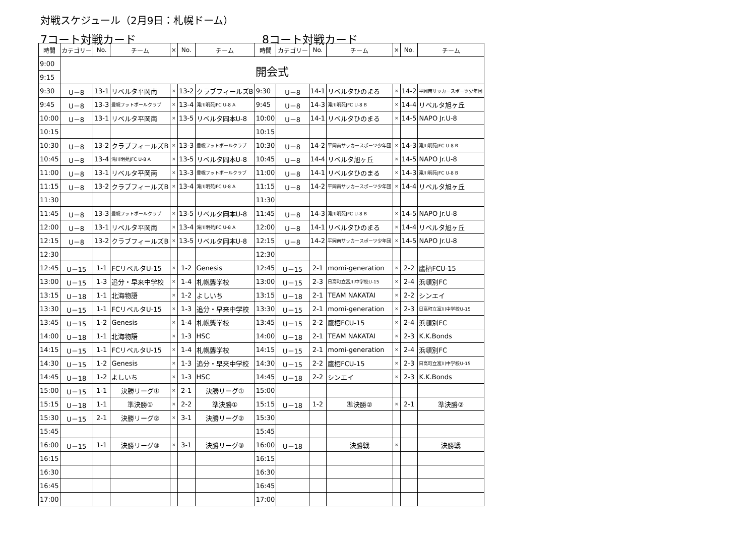対戦スケジュール（2月9日：札幌ドーム）
7コート対戦カード 8コート対戦カード
| 時間 | カテゴリー | No. | チーム | × | No. | チーム | 時間 | カテゴリー | No. | チーム | × | No. | チーム |
| --- | --- | --- | --- | --- | --- | --- | --- | --- | --- | --- | --- | --- | --- |
| 9:00 | 開会式 | | | | | | | | | | | | |
| 9:15 | | | | | | | | | | | | | |
| 9:30 | U－8 | 13-1 | リベルタ平岡南 | × | 13-2 | クラブフィールズB | 9:30 | U－8 | 14-1 | リベルタひのまる | × | 14-2 | 平岡南サッカースポーツ少年団 |
| 9:45 | U－8 | 13-3 | 豊幌フットボールクラブ | × | 13-4 | 滝川明苑JFC U-8 A | 9:45 | U－8 | 14-3 | 滝川明苑JFC U-8 B | × | 14-4 | リベルタ旭ヶ丘 |
| 10:00 | U－8 | 13-1 | リベルタ平岡南 | × | 13-5 | リベルタ岡本U-8 | 10:00 | U－8 | 14-1 | リベルタひのまる | × | 14-5 | NAPO Jr.U-8 |
| 10:15 | | | | | | | 10:15 | | | | | | |
| 10:30 | U－8 | 13-2 | クラブフィールズB | × | 13-3 | 豊幌フットボールクラブ | 10:30 | U－8 | 14-2 | 平岡南サッカースポーツ少年団 | × | 14-3 | 滝川明苑JFC U-8 B |
| 10:45 | U－8 | 13-4 | 滝川明苑JFC U-8 A | × | 13-5 | リベルタ岡本U-8 | 10:45 | U－8 | 14-4 | リベルタ旭ヶ丘 | × | 14-5 | NAPO Jr.U-8 |
| 11:00 | U－8 | 13-1 | リベルタ平岡南 | × | 13-3 | 豊幌フットボールクラブ | 11:00 | U－8 | 14-1 | リベルタひのまる | × | 14-3 | 滝川明苑JFC U-8 B |
| 11:15 | U－8 | 13-2 | クラブフィールズB | × | 13-4 | 滝川明苑JFC U-8 A | 11:15 | U－8 | 14-2 | 平岡南サッカースポーツ少年団 | × | 14-4 | リベルタ旭ヶ丘 |
| 11:30 | | | | | | | 11:30 | | | | | | |
| 11:45 | U－8 | 13-3 | 豊幌フットボールクラブ | × | 13-5 | リベルタ岡本U-8 | 11:45 | U－8 | 14-3 | 滝川明苑JFC U-8 B | × | 14-5 | NAPO Jr.U-8 |
| 12:00 | U－8 | 13-1 | リベルタ平岡南 | × | 13-4 | 滝川明苑JFC U-8 A | 12:00 | U－8 | 14-1 | リベルタひのまる | × | 14-4 | リベルタ旭ヶ丘 |
| 12:15 | U－8 | 13-2 | クラブフィールズB | × | 13-5 | リベルタ岡本U-8 | 12:15 | U－8 | 14-2 | 平岡南サッカースポーツ少年団 | × | 14-5 | NAPO Jr.U-8 |
| 12:30 | | | | | | | 12:30 | | | | | | |
| 12:45 | U－15 | 1-1 | FCリベルタU-15 | × | 1-2 | Genesis | 12:45 | U－15 | 2-1 | momi-generation | × | 2-2 | 鷹栖FCU-15 |
| 13:00 | U－15 | 1-3 | 追分・早来中学校 | × | 1-4 | 札幌聾学校 | 13:00 | U－15 | 2-3 | 日高町立富川中学校U-15 | × | 2-4 | 浜頓別FC |
| 13:15 | U－18 | 1-1 | 北海物語 | × | 1-2 | よしいち | 13:15 | U－18 | 2-1 | TEAM NAKATAI | × | 2-2 | シンエイ |
| 13:30 | U－15 | 1-1 | FCリベルタU-15 | × | 1-3 | 追分・早来中学校 | 13:30 | U－15 | 2-1 | momi-generation | × | 2-3 | 日高町立富川中学校U-15 |
| 13:45 | U－15 | 1-2 | Genesis | × | 1-4 | 札幌聾学校 | 13:45 | U－15 | 2-2 | 鷹栖FCU-15 | × | 2-4 | 浜頓別FC |
| 14:00 | U－18 | 1-1 | 北海物語 | × | 1-3 | HSC | 14:00 | U－18 | 2-1 | TEAM NAKATAI | × | 2-3 | K.K.Bonds |
| 14:15 | U－15 | 1-1 | FCリベルタU-15 | × | 1-4 | 札幌聾学校 | 14:15 | U－15 | 2-1 | momi-generation | × | 2-4 | 浜頓別FC |
| 14:30 | U－15 | 1-2 | Genesis | × | 1-3 | 追分・早来中学校 | 14:30 | U－15 | 2-2 | 鷹栖FCU-15 | × | 2-3 | 日高町立富川中学校U-15 |
| 14:45 | U－18 | 1-2 | よしいち | × | 1-3 | HSC | 14:45 | U－18 | 2-2 | シンエイ | × | 2-3 | K.K.Bonds |
| 15:00 | U－15 | 1-1 | 決勝リーグ① | × | 2-1 | 決勝リーグ① | 15:00 | | | | | | |
| 15:15 | U－18 | 1-1 | 準決勝① | × | 2-2 | 準決勝① | 15:15 | U－18 | 1-2 | 準決勝② | × | 2-1 | 準決勝② |
| 15:30 | U－15 | 2-1 | 決勝リーグ② | × | 3-1 | 決勝リーグ② | 15:30 | | | | | | |
| 15:45 | | | | | | | 15:45 | | | | | | |
| 16:00 | U－15 | 1-1 | 決勝リーグ③ | × | 3-1 | 決勝リーグ③ | 16:00 | U－18 | | 決勝戦 | × | | 決勝戦 |
| 16:15 | | | | | | | 16:15 | | | | | | |
| 16:30 | | | | | | | 16:30 | | | | | | |
| 16:45 | | | | | | | 16:45 | | | | | | |
| 17:00 | | | | | | | 17:00 | | | | | | |